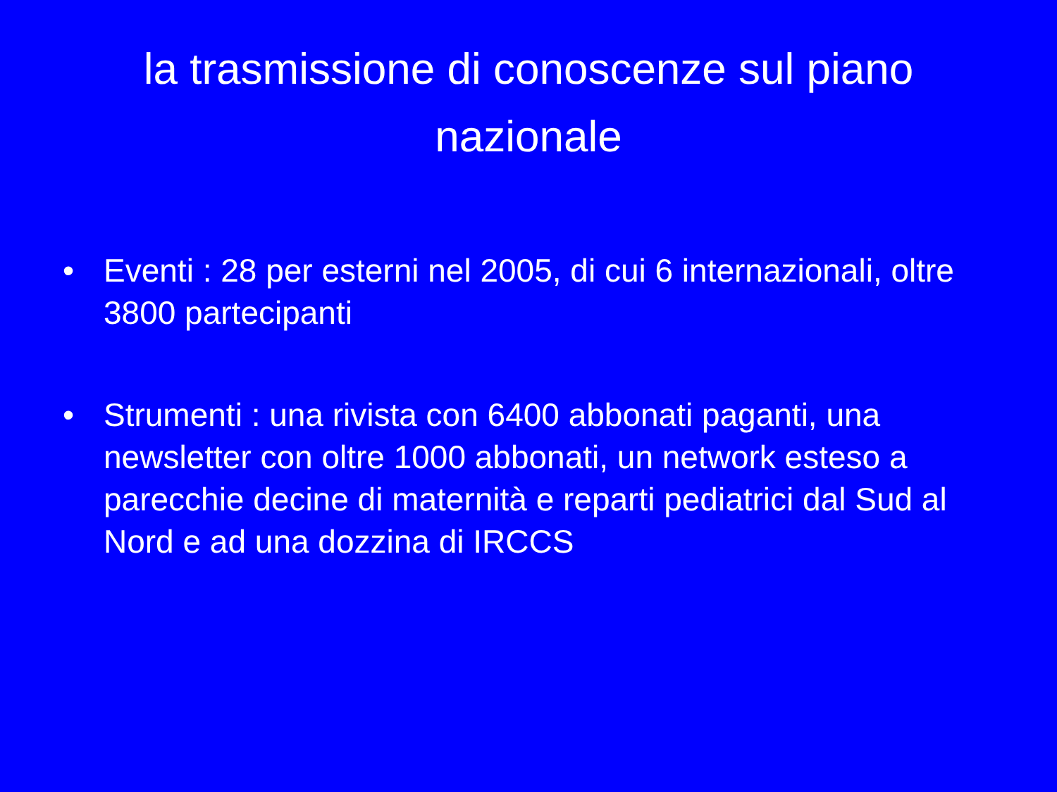la trasmissione di conoscenze sul piano nazionale
• Eventi : 28 per esterni nel 2005, di cui 6 internazionali, oltre 3800 partecipanti
• Strumenti : una rivista con 6400 abbonati paganti, una newsletter con oltre 1000 abbonati, un network esteso a parecchie decine di maternità e reparti pediatrici dal Sud al Nord e ad una dozzina di IRCCS